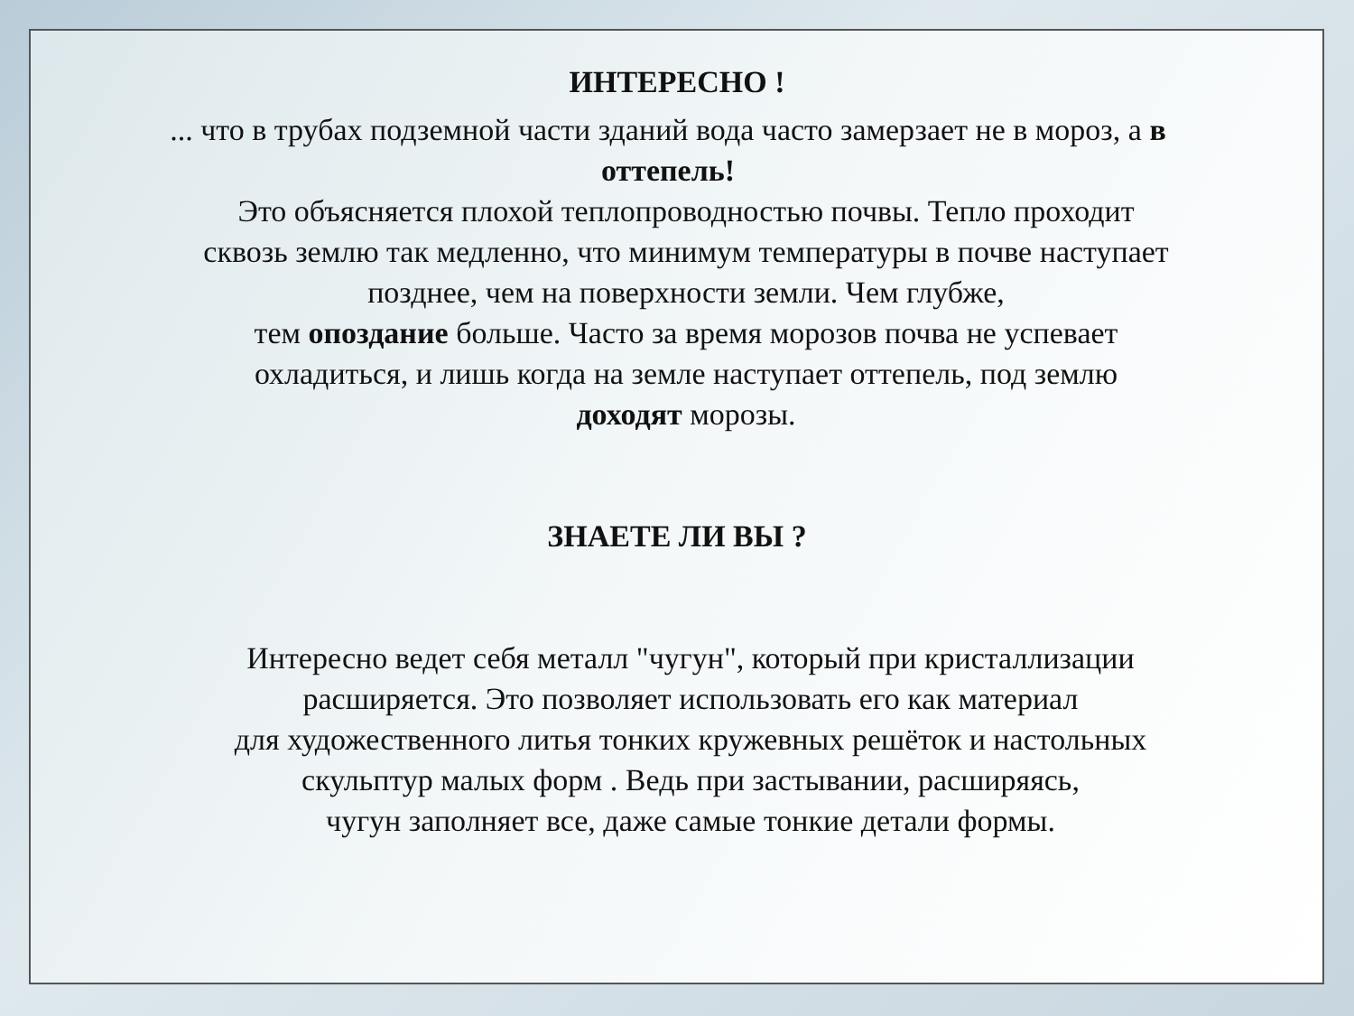ИНТЕРЕСНО !
... что в трубах подземной части зданий вода часто замерзает не в мороз, а в оттепель!
Это объясняется плохой теплопроводностью почвы. Тепло проходит сквозь землю так медленно, что минимум температуры в почве наступает позднее, чем на поверхности земли. Чем глубже,
тем опоздание больше. Часто за время морозов почва не успевает охладиться, и лишь когда на земле наступает оттепель, под землю доходят морозы.
ЗНАЕТЕ ЛИ ВЫ ?
Интересно ведет себя металл "чугун", который при кристаллизации расширяется. Это позволяет использовать его как материал
для художественного литья тонких кружевных решёток и настольных скульптур малых форм . Ведь при застывании, расширяясь,
чугун заполняет все, даже самые тонкие детали формы.